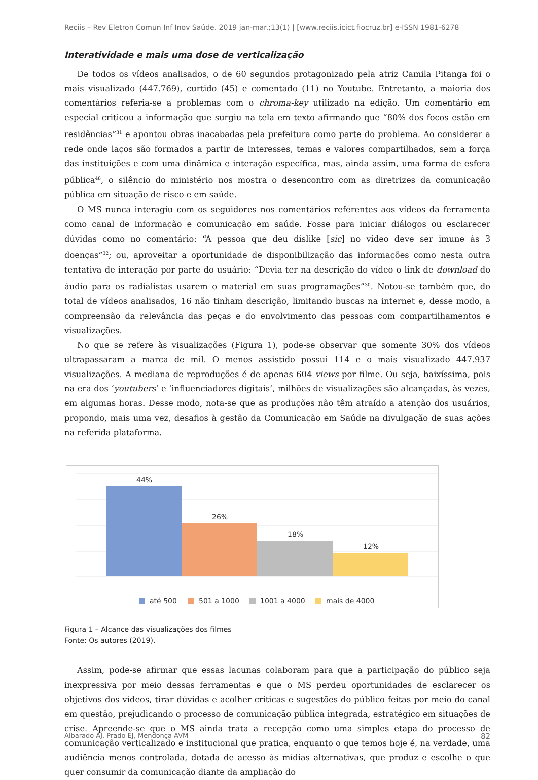Reciis – Rev Eletron Comun Inf Inov Saúde. 2019 jan-mar.;13(1) | [www.reciis.icict.fiocruz.br] e-ISSN 1981-6278
Interatividade e mais uma dose de verticalização
De todos os vídeos analisados, o de 60 segundos protagonizado pela atriz Camila Pitanga foi o mais visualizado (447.769), curtido (45) e comentado (11) no Youtube. Entretanto, a maioria dos comentários referia-se a problemas com o chroma-key utilizado na edição. Um comentário em especial criticou a informação que surgiu na tela em texto afirmando que “80% dos focos estão em residências”<sup>31</sup> e apontou obras inacabadas pela prefeitura como parte do problema. Ao considerar a rede onde laços são formados a partir de interesses, temas e valores compartilhados, sem a força das instituições e com uma dinâmica e interação específica, mas, ainda assim, uma forma de esfera pública<sup>48</sup>, o silêncio do ministério nos mostra o desencontro com as diretrizes da comunicação pública em situação de risco e em saúde.
O MS nunca interagiu com os seguidores nos comentários referentes aos vídeos da ferramenta como canal de informação e comunicação em saúde. Fosse para iniciar diálogos ou esclarecer dúvidas como no comentário: “A pessoa que deu dislike [sic] no vídeo deve ser imune às 3 doenças”<sup>32</sup>; ou, aproveitar a oportunidade de disponibilização das informações como nesta outra tentativa de interação por parte do usuário: “Devia ter na descrição do vídeo o link de download do áudio para os radialistas usarem o material em suas programações”<sup>30</sup>. Notou-se também que, do total de vídeos analisados, 16 não tinham descrição, limitando buscas na internet e, desse modo, a compreensão da relevância das peças e do envolvimento das pessoas com compartilhamentos e visualizações.
No que se refere às visualizações (Figura 1), pode-se observar que somente 30% dos vídeos ultrapassaram a marca de mil. O menos assistido possui 114 e o mais visualizado 447.937 visualizações. A mediana de reproduções é de apenas 604 views por filme. Ou seja, baixíssima, pois na era dos ‘youtubers’ e ‘influenciadores digitais’, milhões de visualizações são alcançadas, às vezes, em algumas horas. Desse modo, nota-se que as produções não têm atraído a atenção dos usuários, propondo, mais uma vez, desafios à gestão da Comunicação em Saúde na divulgação de suas ações na referida plataforma.
44%
26%
18%
12%
até 500
501 a 1000
1001 a 4000
mais de 4000
Figura 1 – Alcance das visualizações dos filmes
Fonte: Os autores (2019).
Assim, pode-se afirmar que essas lacunas colaboram para que a participação do público seja inexpressiva por meio dessas ferramentas e que o MS perdeu oportunidades de esclarecer os objetivos dos vídeos, tirar dúvidas e acolher críticas e sugestões do público feitas por meio do canal em questão, prejudicando o processo de comunicação pública integrada, estratégico em situações de crise. Apreende-se que o MS ainda trata a recepção como uma simples etapa do processo de comunicação verticalizado e institucional que pratica, enquanto o que temos hoje é, na verdade, uma audiência menos controlada, dotada de acesso às mídias alternativas, que produz e escolhe o que quer consumir da comunicação diante da ampliação do
Albarado AJ, Prado EJ, Mendonça AVM 82